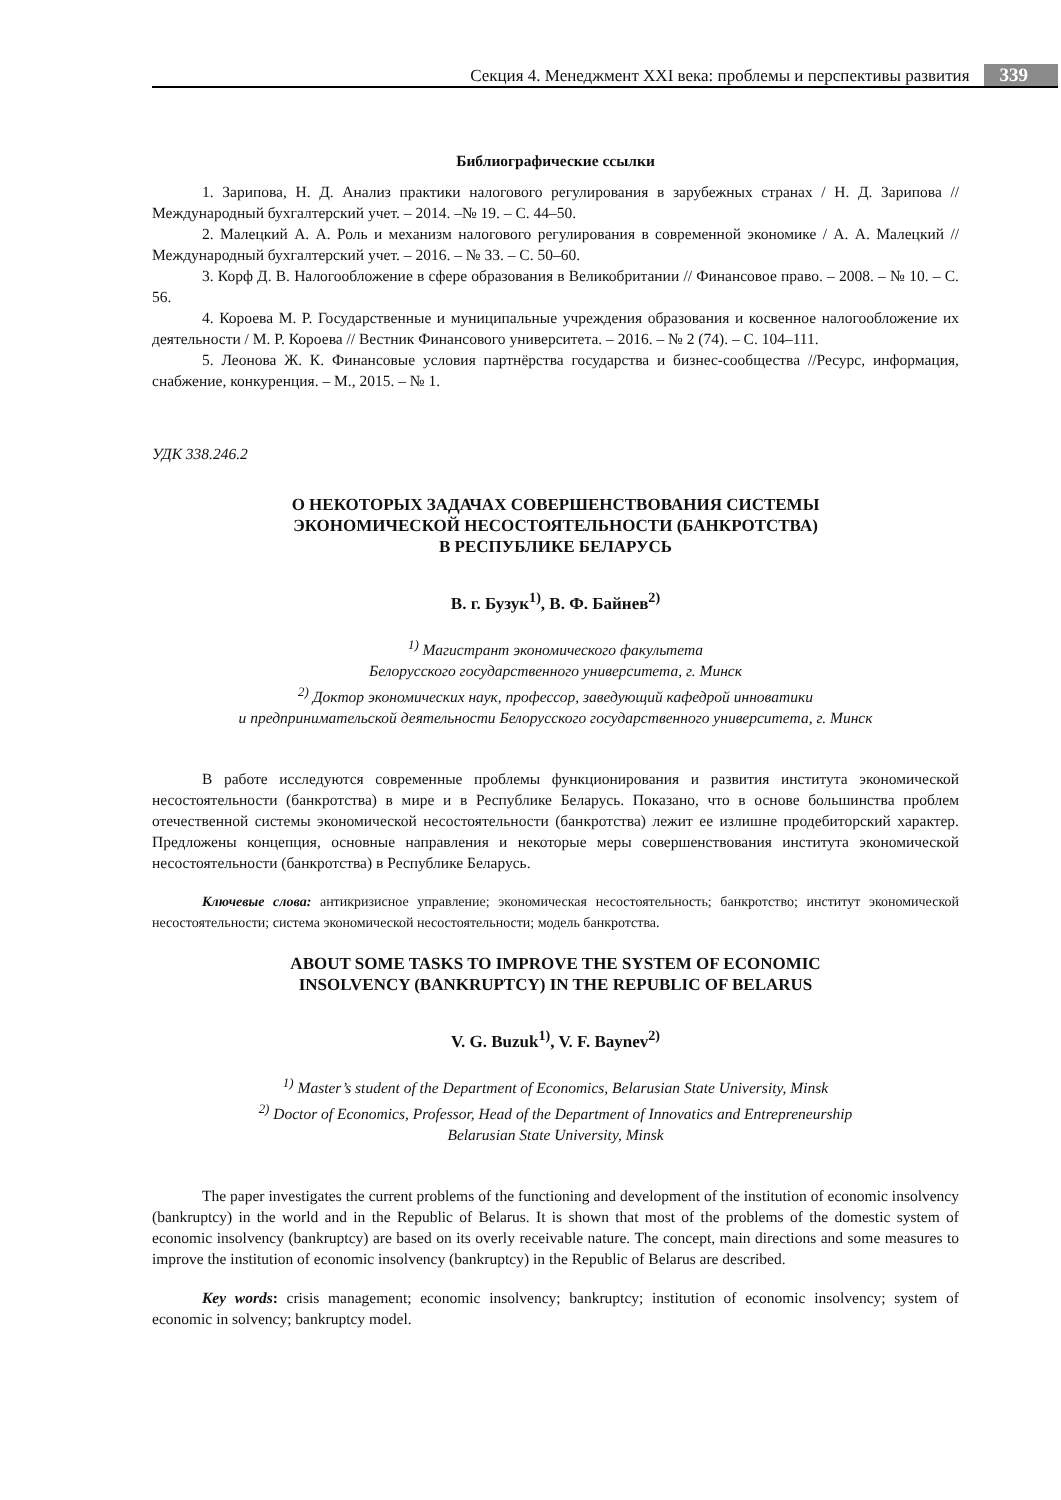Секция 4. Менеджмент XXI века: проблемы и перспективы развития 339
Библиографические ссылки
1. Зарипова, Н. Д. Анализ практики налогового регулирования в зарубежных странах / Н. Д. Зарипова // Международный бухгалтерский учет. – 2014. –№ 19. – С. 44–50.
2. Малецкий А. А. Роль и механизм налогового регулирования в современной экономике / А. А. Малецкий // Международный бухгалтерский учет. – 2016. – № 33. – С. 50–60.
3. Корф Д. В. Налогообложение в сфере образования в Великобритании // Финансовое право. – 2008. – № 10. – С. 56.
4. Короева М. Р. Государственные и муниципальные учреждения образования и косвенное налогообложение их деятельности / М. Р. Короева // Вестник Финансового университета. – 2016. – № 2 (74). – С. 104–111.
5. Леонова Ж. К. Финансовые условия партнёрства государства и бизнес-сообщества //Ресурс, информация, снабжение, конкуренция. – М., 2015. – № 1.
УДК 338.246.2
О НЕКОТОРЫХ ЗАДАЧАХ СОВЕРШЕНСТВОВАНИЯ СИСТЕМЫ
ЭКОНОМИЧЕСКОЙ НЕСОСТОЯТЕЛЬНОСТИ (БАНКРОТСТВА)
В РЕСПУБЛИКЕ БЕЛАРУСЬ
В. г. Бузук<sup>1)</sup>, В. Ф. Байнев<sup>2)</sup>
<sup>1)</sup> Магистрант экономического факультета
Белорусского государственного университета, г. Минск
<sup>2)</sup> Доктор экономических наук, профессор, заведующий кафедрой инноватики
и предпринимательской деятельности Белорусского государственного университета, г. Минск
В работе исследуются современные проблемы функционирования и развития института экономической несостоятельности (банкротства) в мире и в Республике Беларусь. Показано, что в основе большинства проблем отечественной системы экономической несостоятельности (банкротства) лежит ее излишне продебиторский характер. Предложены концепция, основные направления и некоторые меры совершенствования института экономической несостоятельности (банкротства) в Республике Беларусь.
Ключевые слова: антикризисное управление; экономическая несостоятельность; банкротство; институт экономической несостоятельности; система экономической несостоятельности; модель банкротства.
ABOUT SOME TASKS TO IMPROVE THE SYSTEM OF ECONOMIC
INSOLVENCY (BANKRUPTCY) IN THE REPUBLIC OF BELARUS
V. G. Buzuk<sup>1)</sup>, V. F. Baynev<sup>2)</sup>
<sup>1)</sup> Master’s student of the Department of Economics, Belarusian State University, Minsk
<sup>2)</sup> Doctor of Economics, Professor, Head of the Department of Innovatics and Entrepreneurship
Belarusian State University, Minsk
The paper investigates the current problems of the functioning and development of the institution of economic insolvency (bankruptcy) in the world and in the Republic of Belarus. It is shown that most of the problems of the domestic system of economic insolvency (bankruptcy) are based on its overly receivable nature. The concept, main directions and some measures to improve the institution of economic insolvency (bankruptcy) in the Republic of Belarus are described.
Key words: crisis management; economic insolvency; bankruptcy; institution of economic insolvency; system of economic in solvency; bankruptcy model.